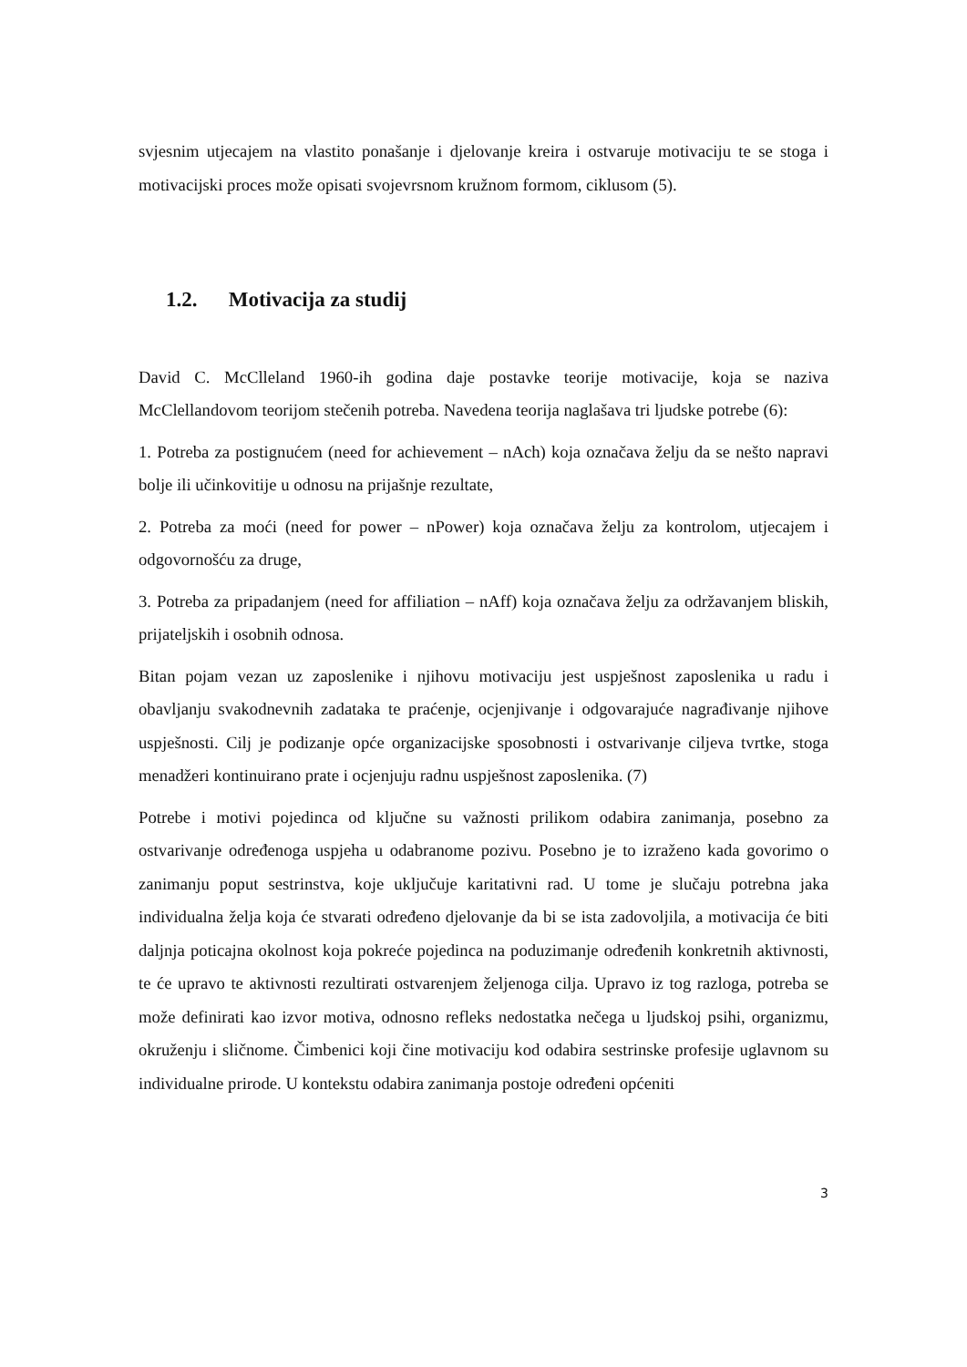svjesnim utjecajem na vlastito ponašanje i djelovanje kreira i ostvaruje motivaciju te se stoga i motivacijski proces može opisati svojevrsnom kružnom formom, ciklusom (5).
1.2. Motivacija za studij
David C. McClleland 1960-ih godina daje postavke teorije motivacije, koja se naziva McClellandovom teorijom stečenih potreba. Navedena teorija naglašava tri ljudske potrebe (6):
1. Potreba za postignućem (need for achievement – nAch) koja označava želju da se nešto napravi bolje ili učinkovitije u odnosu na prijašnje rezultate,
2. Potreba za moći (need for power – nPower) koja označava želju za kontrolom, utjecajem i odgovornošću za druge,
3. Potreba za pripadanjem (need for affiliation – nAff) koja označava želju za održavanjem bliskih, prijateljskih i osobnih odnosa.
Bitan pojam vezan uz zaposlenike i njihovu motivaciju jest uspješnost zaposlenika u radu i obavljanju svakodnevnih zadataka te praćenje, ocjenjivanje i odgovarajuće nagrađivanje njihove uspješnosti. Cilj je podizanje opće organizacijske sposobnosti i ostvarivanje ciljeva tvrtke, stoga menadžeri kontinuirano prate i ocjenjuju radnu uspješnost zaposlenika. (7)
Potrebe i motivi pojedinca od ključne su važnosti prilikom odabira zanimanja, posebno za ostvarivanje određenoga uspjeha u odabranome pozivu. Posebno je to izraženo kada govorimo o zanimanju poput sestrinstva, koje uključuje karitativni rad. U tome je slučaju potrebna jaka individualna želja koja će stvarati određeno djelovanje da bi se ista zadovoljila, a motivacija će biti daljnja poticajna okolnost koja pokreće pojedinca na poduzimanje određenih konkretnih aktivnosti, te će upravo te aktivnosti rezultirati ostvarenjem željenoga cilja. Upravo iz tog razloga, potreba se može definirati kao izvor motiva, odnosno refleks nedostatka nečega u ljudskoj psihi, organizmu, okruženju i sličnome. Čimbenici koji čine motivaciju kod odabira sestrinske profesije uglavnom su individualne prirode. U kontekstu odabira zanimanja postoje određeni općeniti
3